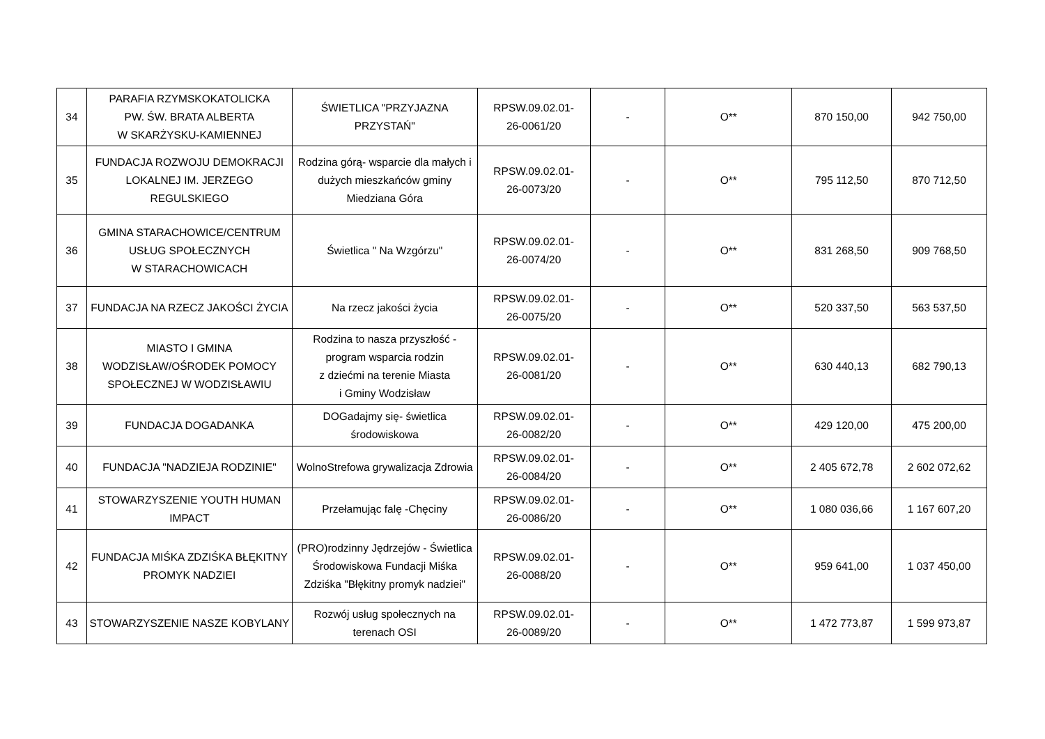| 34 | PARAFIA RZYMSKOKATOLICKA PW. ŚW. BRATA ALBERTA W SKARŻYSKU-KAMIENNEJ | ŚWIETLICA "PRZYJAZNA PRZYSTAŃ" | RPSW.09.02.01- 26-0061/20 | - | O** | 870 150,00 | 942 750,00 |
| 35 | FUNDACJA ROZWOJU DEMOKRACJI LOKALNEJ IM. JERZEGO REGULSKIEGO | Rodzina górą- wsparcie dla małych i dużych mieszkańców gminy Miedziana Góra | RPSW.09.02.01- 26-0073/20 | - | O** | 795 112,50 | 870 712,50 |
| 36 | GMINA STARACHOWICE/CENTRUM USŁUG SPOŁECZNYCH W STARACHOWICACH | Świetlica " Na Wzgórzu" | RPSW.09.02.01- 26-0074/20 | - | O** | 831 268,50 | 909 768,50 |
| 37 | FUNDACJA NA RZECZ JAKOŚCI ŻYCIA | Na rzecz jakości życia | RPSW.09.02.01- 26-0075/20 | - | O** | 520 337,50 | 563 537,50 |
| 38 | MIASTO I GMINA WODZISŁAW/OŚRODEK POMOCY SPOŁECZNEJ W WODZISŁAWIU | Rodzina to nasza przyszłość - program wsparcia rodzin z dziećmi na terenie Miasta i Gminy Wodzisław | RPSW.09.02.01- 26-0081/20 | - | O** | 630 440,13 | 682 790,13 |
| 39 | FUNDACJA DOGADANKA | DOGadajmy się- świetlica środowiskowa | RPSW.09.02.01- 26-0082/20 | - | O** | 429 120,00 | 475 200,00 |
| 40 | FUNDACJA "NADZIEJA RODZINIE" | WolnoStrefowa grywalizacja Zdrowia | RPSW.09.02.01- 26-0084/20 | - | O** | 2 405 672,78 | 2 602 072,62 |
| 41 | STOWARZYSZENIE YOUTH HUMAN IMPACT | Przełamując falę -Chęciny | RPSW.09.02.01- 26-0086/20 | - | O** | 1 080 036,66 | 1 167 607,20 |
| 42 | FUNDACJA MIŚKA ZDZIŚKA BŁĘKITNY PROMYK NADZIEI | (PRO)rodzinny Jędrzejów - Świetlica Środowiskowa Fundacji Miśka Zdziśka "Błękitny promyk nadziei" | RPSW.09.02.01- 26-0088/20 | - | O** | 959 641,00 | 1 037 450,00 |
| 43 | STOWARZYSZENIE NASZE KOBYLANY | Rozwój usług społecznych na terenach OSI | RPSW.09.02.01- 26-0089/20 | - | O** | 1 472 773,87 | 1 599 973,87 |